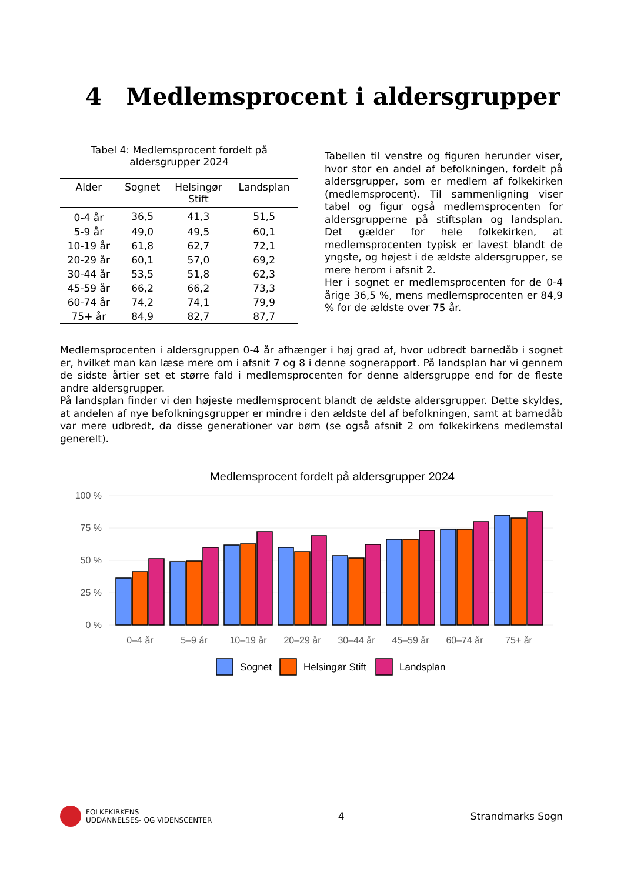4 Medlemsprocent i aldersgrupper
Tabel 4: Medlemsprocent fordelt på
aldersgrupper 2024
| Alder | Sognet | Helsingør Stift | Landsplan |
| --- | --- | --- | --- |
| 0-4 år | 36,5 | 41,3 | 51,5 |
| 5-9 år | 49,0 | 49,5 | 60,1 |
| 10-19 år | 61,8 | 62,7 | 72,1 |
| 20-29 år | 60,1 | 57,0 | 69,2 |
| 30-44 år | 53,5 | 51,8 | 62,3 |
| 45-59 år | 66,2 | 66,2 | 73,3 |
| 60-74 år | 74,2 | 74,1 | 79,9 |
| 75+ år | 84,9 | 82,7 | 87,7 |
Tabellen til venstre og figuren herunder viser, hvor stor en andel af befolkningen, fordelt på aldersgrupper, som er medlem af folkekirken (medlemsprocent). Til sammenligning viser tabel og figur også medlemsprocenten for aldersgrupperne på stiftsplan og landsplan. Det gælder for hele folkekirken, at medlemsprocenten typisk er lavest blandt de yngste, og højest i de ældste aldersgrupper, se mere herom i afsnit 2.
Her i sognet er medlemsprocenten for de 0-4 årige 36,5 %, mens medlemsprocenten er 84,9 % for de ældste over 75 år.
Medlemsprocenten i aldersgruppen 0-4 år afhænger i høj grad af, hvor udbredt barnedåb i sognet er, hvilket man kan læse mere om i afsnit 7 og 8 i denne sognerapport. På landsplan har vi gennem de sidste årtier set et større fald i medlemsprocenten for denne aldersgruppe end for de fleste andre aldersgrupper.
På landsplan finder vi den højeste medlemsprocent blandt de ældste aldersgrupper. Dette skyldes, at andelen af nye befolkningsgrupper er mindre i den ældste del af befolkningen, samt at barnedåb var mere udbredt, da disse generationer var børn (se også afsnit 2 om folkekirkens medlemstal generelt).
Medlemsprocent fordelt på aldersgrupper 2024
100 %
75 %
50 %
25 %
0 %
0–4 år
5–9 år
10–19 år
20–29 år
30–44 år
45–59 år
60–74 år
75+ år
Sognet
Helsingør Stift
Landsplan
FOLKEKIRKENS
UDDANNELSES- OG VIDENSCENTER
4 Strandmarks Sogn